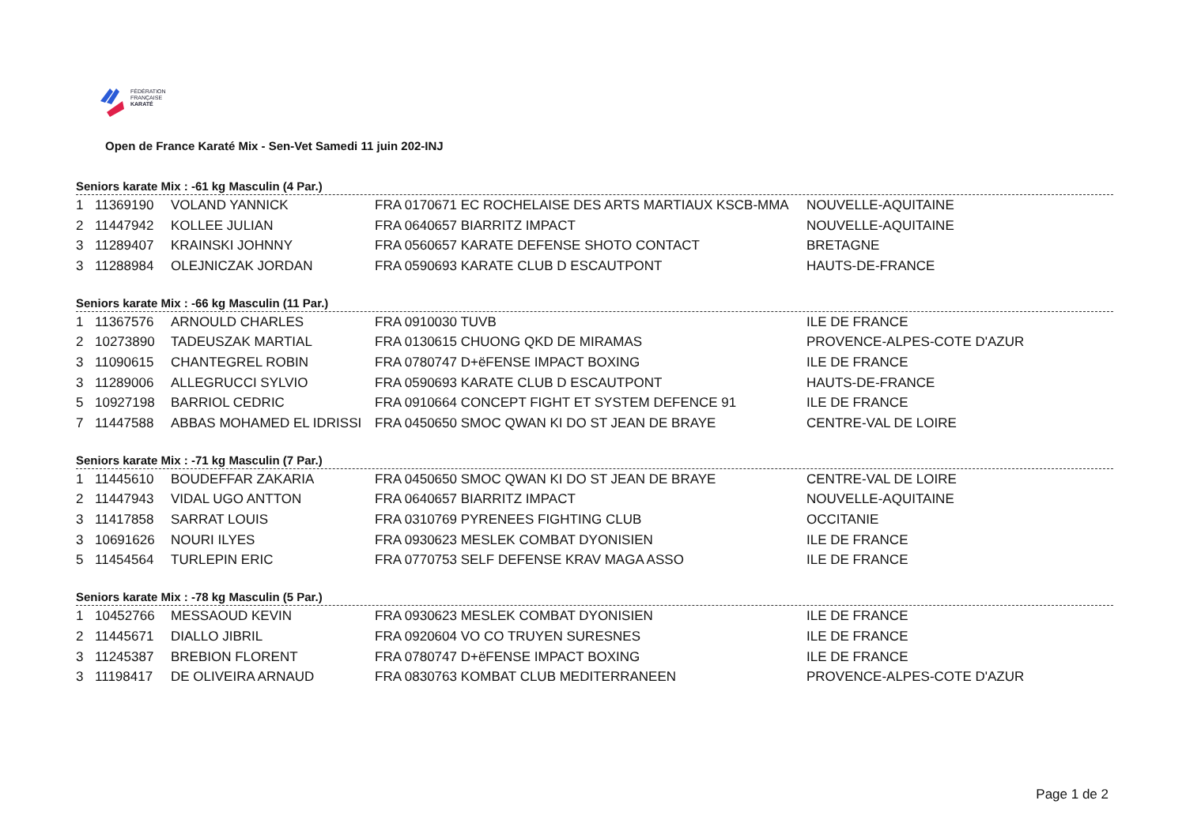FÉDÉRATION
FRANÇAISE
KARATÉ
Open de France Karaté Mix - Sen-Vet Samedi 11 juin 202-INJ
Seniors karate Mix : -61 kg Masculin (4 Par.)
| 1 | 11369190 | VOLAND YANNICK | FRA 0170671 EC ROCHELAISE DES ARTS MARTIAUX KSCB-MMA | NOUVELLE-AQUITAINE |
| 2 | 11447942 | KOLLEE JULIAN | FRA 0640657 BIARRITZ IMPACT | NOUVELLE-AQUITAINE |
| 3 | 11289407 | KRAINSKI JOHNNY | FRA 0560657 KARATE DEFENSE SHOTO CONTACT | BRETAGNE |
| 3 | 11288984 | OLEJNICZAK JORDAN | FRA 0590693 KARATE CLUB D ESCAUTPONT | HAUTS-DE-FRANCE |
Seniors karate Mix : -66 kg Masculin (11 Par.)
| 1 | 11367576 | ARNOULD CHARLES | FRA 0910030 TUVB | ILE DE FRANCE |
| 2 | 10273890 | TADEUSZAK MARTIAL | FRA 0130615 CHUONG QKD DE MIRAMAS | PROVENCE-ALPES-COTE D'AZUR |
| 3 | 11090615 | CHANTEGREL ROBIN | FRA 0780747 D+ëFENSE IMPACT BOXING | ILE DE FRANCE |
| 3 | 11289006 | ALLEGRUCCI SYLVIO | FRA 0590693 KARATE CLUB D ESCAUTPONT | HAUTS-DE-FRANCE |
| 5 | 10927198 | BARRIOL CEDRIC | FRA 0910664 CONCEPT FIGHT ET SYSTEM DEFENCE 91 | ILE DE FRANCE |
| 7 | 11447588 | ABBAS MOHAMED EL IDRISSI | FRA 0450650 SMOC QWAN KI DO ST JEAN DE BRAYE | CENTRE-VAL DE LOIRE |
Seniors karate Mix : -71 kg Masculin (7 Par.)
| 1 | 11445610 | BOUDEFFAR ZAKARIA | FRA 0450650 SMOC QWAN KI DO ST JEAN DE BRAYE | CENTRE-VAL DE LOIRE |
| 2 | 11447943 | VIDAL UGO ANTTON | FRA 0640657 BIARRITZ IMPACT | NOUVELLE-AQUITAINE |
| 3 | 11417858 | SARRAT LOUIS | FRA 0310769 PYRENEES FIGHTING CLUB | OCCITANIE |
| 3 | 10691626 | NOURI ILYES | FRA 0930623 MESLEK COMBAT DYONISIEN | ILE DE FRANCE |
| 5 | 11454564 | TURLEPIN ERIC | FRA 0770753 SELF DEFENSE KRAV MAGA ASSO | ILE DE FRANCE |
Seniors karate Mix : -78 kg Masculin (5 Par.)
| 1 | 10452766 | MESSAOUD KEVIN | FRA 0930623 MESLEK COMBAT DYONISIEN | ILE DE FRANCE |
| 2 | 11445671 | DIALLO JIBRIL | FRA 0920604 VO CO TRUYEN SURESNES | ILE DE FRANCE |
| 3 | 11245387 | BREBION FLORENT | FRA 0780747 D+ëFENSE IMPACT BOXING | ILE DE FRANCE |
| 3 | 11198417 | DE OLIVEIRA ARNAUD | FRA 0830763 KOMBAT CLUB MEDITERRANEEN | PROVENCE-ALPES-COTE D'AZUR |
Page 1 de 2